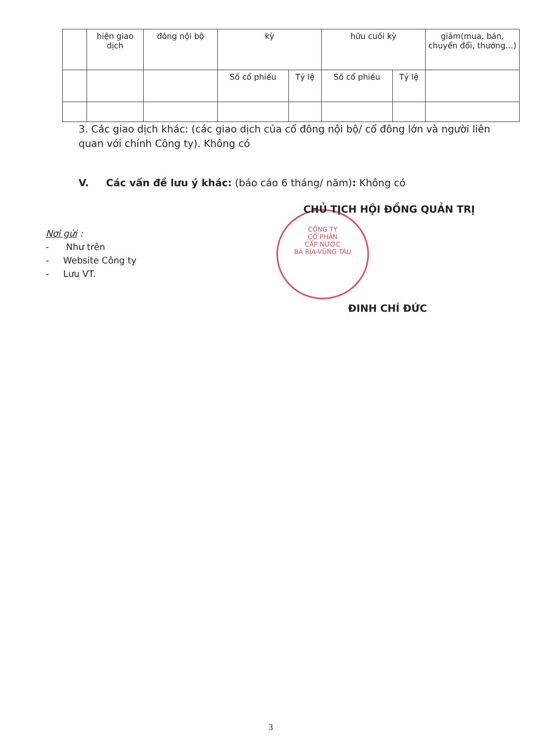| | hiện giao dịch | đông nội bộ | kỳ | | hữu cuối kỳ | | giảm(mua, bán, chuyển đổi, thưởng…) |
| | | | Số cổ phiếu | Tỷ lệ | Số cổ phiếu | Tỷ lệ | |
3. Các giao dịch khác: (các giao dịch của cổ đông nội bộ/ cổ đông lớn và người liên quan với chính Công ty). Không có
V. Các vấn đề lưu ý khác: (báo cáo 6 tháng/ năm): Không có
CÔNG TY
CỔ PHẦN
CẤP NƯỚC
BÀ RỊA-VŨNG TÀU
CHỦ TỊCH HỘI ĐỒNG QUẢN TRỊ
Nơi gửi :
- Như trên
- Website Công ty
- Lưu VT.
ĐINH CHÍ ĐỨC
3